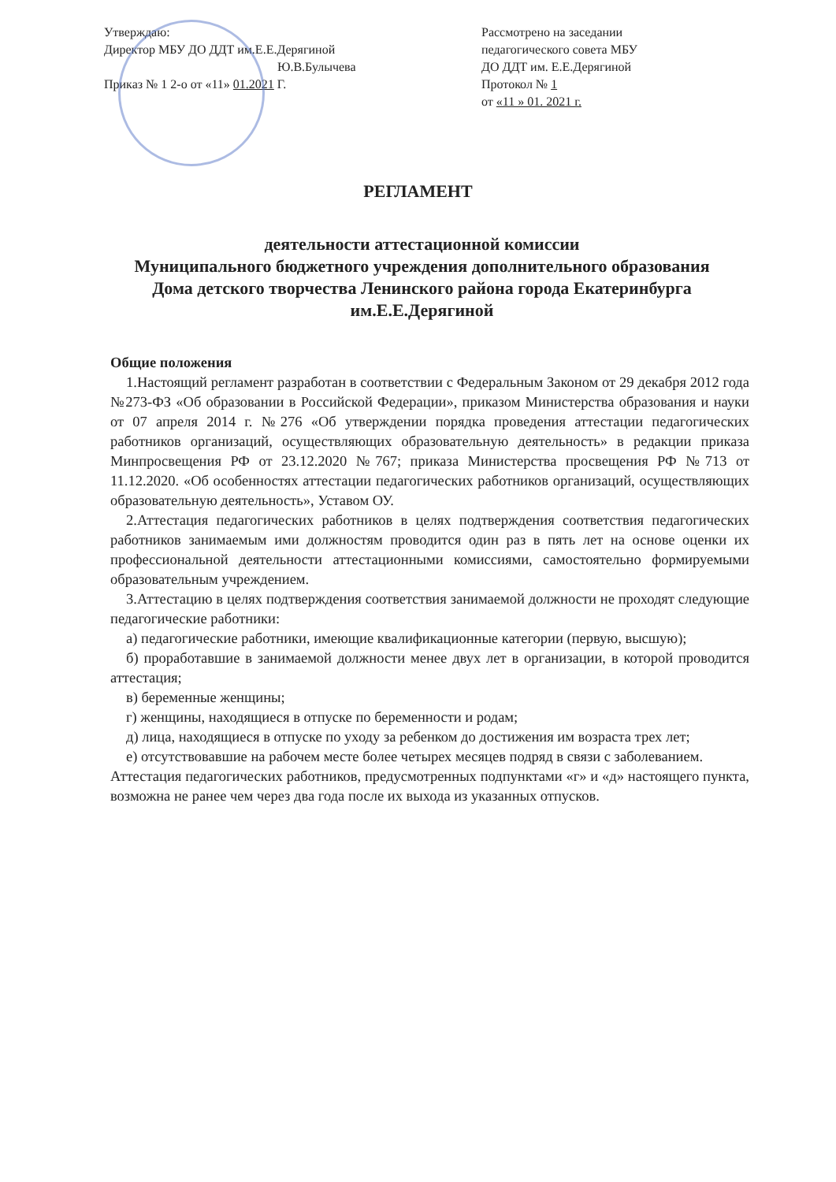Утверждаю:
Директор МБУ ДО ДДТ им.Е.Е.Дерягиной
Ю.В.Булычева
Приказ № 1 2-о от «11» 01.2021 Г.
Рассмотрено на заседании
педагогического совета МБУ
ДО ДДТ им. Е.Е.Дерягиной
Протокол № 1
от «11 » 01. 2021 г.
РЕГЛАМЕНТ
деятельности аттестационной комиссии
Муниципального бюджетного учреждения дополнительного образования Дома детского творчества Ленинского района города Екатеринбурга им.Е.Е.Дерягиной
Общие положения
1.Настоящий регламент разработан в соответствии с Федеральным Законом от 29 декабря 2012 года №273-ФЗ «Об образовании в Российской Федерации», приказом Министерства образования и науки от 07 апреля 2014 г. №276 «Об утверждении порядка проведения аттестации педагогических работников организаций, осуществляющих образовательную деятельность» в редакции приказа Минпросвещения РФ от 23.12.2020 №767; приказа Министерства просвещения РФ №713 от 11.12.2020. «Об особенностях аттестации педагогических работников организаций, осуществляющих образовательную деятельность», Уставом ОУ.
2.Аттестация педагогических работников в целях подтверждения соответствия педагогических работников занимаемым ими должностям проводится один раз в пять лет на основе оценки их профессиональной деятельности аттестационными комиссиями, самостоятельно формируемыми образовательным учреждением.
3.Аттестацию в целях подтверждения соответствия занимаемой должности не проходят следующие педагогические работники:
а) педагогические работники, имеющие квалификационные категории (первую, высшую);
б) проработавшие в занимаемой должности менее двух лет в организации, в которой проводится аттестация;
в) беременные женщины;
г) женщины, находящиеся в отпуске по беременности и родам;
д) лица, находящиеся в отпуске по уходу за ребенком до достижения им возраста трех лет;
е) отсутствовавшие на рабочем месте более четырех месяцев подряд в связи с заболеванием.
Аттестация педагогических работников, предусмотренных подпунктами «г» и «д» настоящего пункта, возможна не ранее чем через два года после их выхода из указанных отпусков.